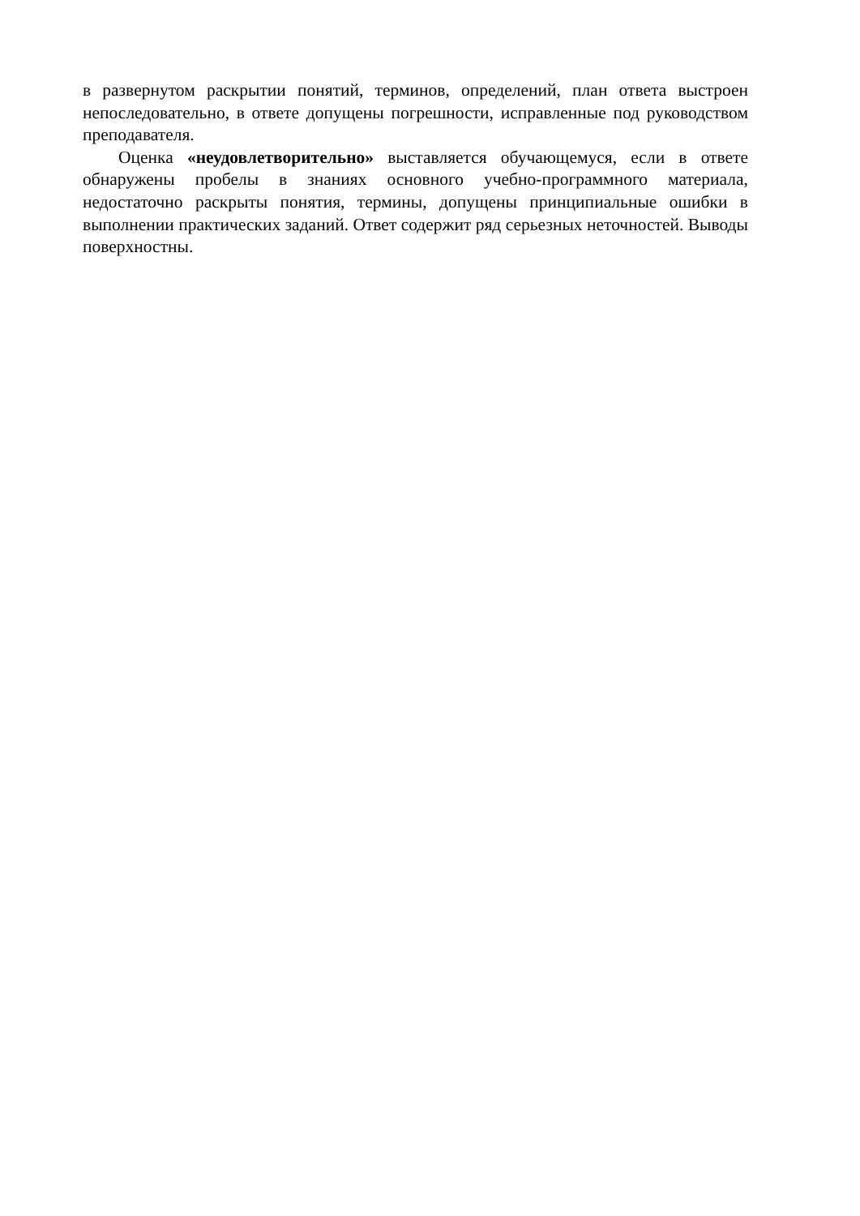в развернутом раскрытии понятий, терминов, определений, план ответа выстроен непоследовательно, в ответе допущены погрешности, исправленные под руководством преподавателя.
Оценка «неудовлетворительно» выставляется обучающемуся, если в ответе обнаружены пробелы в знаниях основного учебно-программного материала, недостаточно раскрыты понятия, термины, допущены принципиальные ошибки в выполнении практических заданий. Ответ содержит ряд серьезных неточностей. Выводы поверхностны.